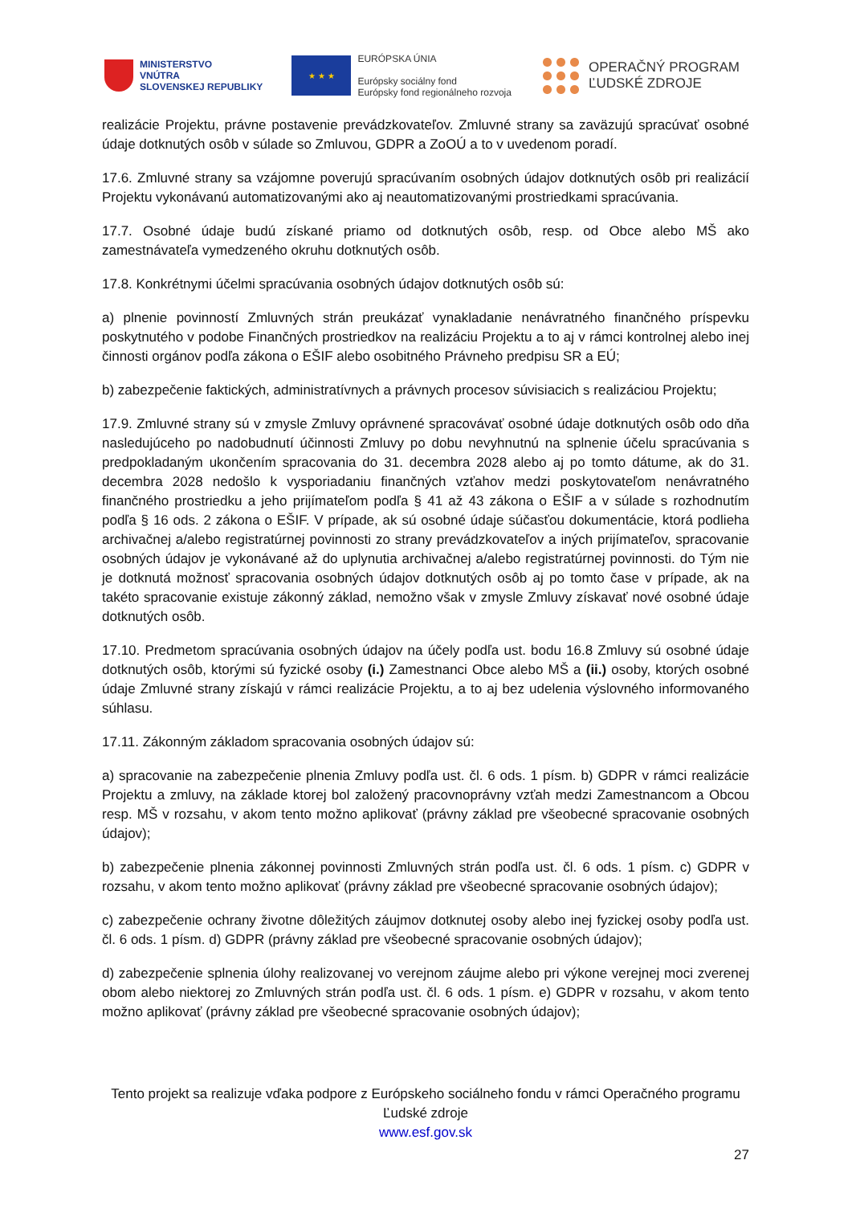MINISTERSTVO
VNÚTRA
SLOVENSKEJ REPUBLIKY
★ ★ ★
EURÓPSKA ÚNIA
Európsky sociálny fond
Európsky fond regionálneho rozvoja
OPERAČNÝ PROGRAM
ĽUDSKÉ ZDROJE
realizácie Projektu, právne postavenie prevádzkovateľov. Zmluvné strany sa zaväzujú spracúvať osobné údaje dotknutých osôb v súlade so Zmluvou, GDPR a ZoOÚ a to v uvedenom poradí.
17.6. Zmluvné strany sa vzájomne poverujú spracúvaním osobných údajov dotknutých osôb pri realizácií Projektu vykonávanú automatizovanými ako aj neautomatizovanými prostriedkami spracúvania.
17.7. Osobné údaje budú získané priamo od dotknutých osôb, resp. od Obce alebo MŠ ako zamestnávateľa vymedzeného okruhu dotknutých osôb.
17.8. Konkrétnymi účelmi spracúvania osobných údajov dotknutých osôb sú:
a) plnenie povinností Zmluvných strán preukázať vynakladanie nenávratného finančného príspevku poskytnutého v podobe Finančných prostriedkov na realizáciu Projektu a to aj v rámci kontrolnej alebo inej činnosti orgánov podľa zákona o EŠIF alebo osobitného Právneho predpisu SR a EÚ;
b) zabezpečenie faktických, administratívnych a právnych procesov súvisiacich s realizáciou Projektu;
17.9. Zmluvné strany sú v zmysle Zmluvy oprávnené spracovávať osobné údaje dotknutých osôb odo dňa nasledujúceho po nadobudnutí účinnosti Zmluvy po dobu nevyhnutnú na splnenie účelu spracúvania s predpokladaným ukončením spracovania do 31. decembra 2028 alebo aj po tomto dátume, ak do 31. decembra 2028 nedošlo k vysporiadaniu finančných vzťahov medzi poskytovateľom nenávratného finančného prostriedku a jeho prijímateľom podľa § 41 až 43 zákona o EŠIF a v súlade s rozhodnutím podľa § 16 ods. 2 zákona o EŠIF. V prípade, ak sú osobné údaje súčasťou dokumentácie, ktorá podlieha archivačnej a/alebo registratúrnej povinnosti zo strany prevádzkovateľov a iných prijímateľov, spracovanie osobných údajov je vykonávané až do uplynutia archivačnej a/alebo registratúrnej povinnosti. do Tým nie je dotknutá možnosť spracovania osobných údajov dotknutých osôb aj po tomto čase v prípade, ak na takéto spracovanie existuje zákonný základ, nemožno však v zmysle Zmluvy získavať nové osobné údaje dotknutých osôb.
17.10. Predmetom spracúvania osobných údajov na účely podľa ust. bodu 16.8 Zmluvy sú osobné údaje dotknutých osôb, ktorými sú fyzické osoby (i.) Zamestnanci Obce alebo MŠ a (ii.) osoby, ktorých osobné údaje Zmluvné strany získajú v rámci realizácie Projektu, a to aj bez udelenia výslovného informovaného súhlasu.
17.11. Zákonným základom spracovania osobných údajov sú:
a) spracovanie na zabezpečenie plnenia Zmluvy podľa ust. čl. 6 ods. 1 písm. b) GDPR v rámci realizácie Projektu a zmluvy, na základe ktorej bol založený pracovnoprávny vzťah medzi Zamestnancom a Obcou resp. MŠ v rozsahu, v akom tento možno aplikovať (právny základ pre všeobecné spracovanie osobných údajov);
b) zabezpečenie plnenia zákonnej povinnosti Zmluvných strán podľa ust. čl. 6 ods. 1 písm. c) GDPR v rozsahu, v akom tento možno aplikovať (právny základ pre všeobecné spracovanie osobných údajov);
c) zabezpečenie ochrany životne dôležitých záujmov dotknutej osoby alebo inej fyzickej osoby podľa ust. čl. 6 ods. 1 písm. d) GDPR (právny základ pre všeobecné spracovanie osobných údajov);
d) zabezpečenie splnenia úlohy realizovanej vo verejnom záujme alebo pri výkone verejnej moci zverenej obom alebo niektorej zo Zmluvných strán podľa ust. čl. 6 ods. 1 písm. e) GDPR v rozsahu, v akom tento možno aplikovať (právny základ pre všeobecné spracovanie osobných údajov);
Tento projekt sa realizuje vďaka podpore z Európskeho sociálneho fondu v rámci Operačného programu Ľudské zdroje
www.esf.gov.sk
27